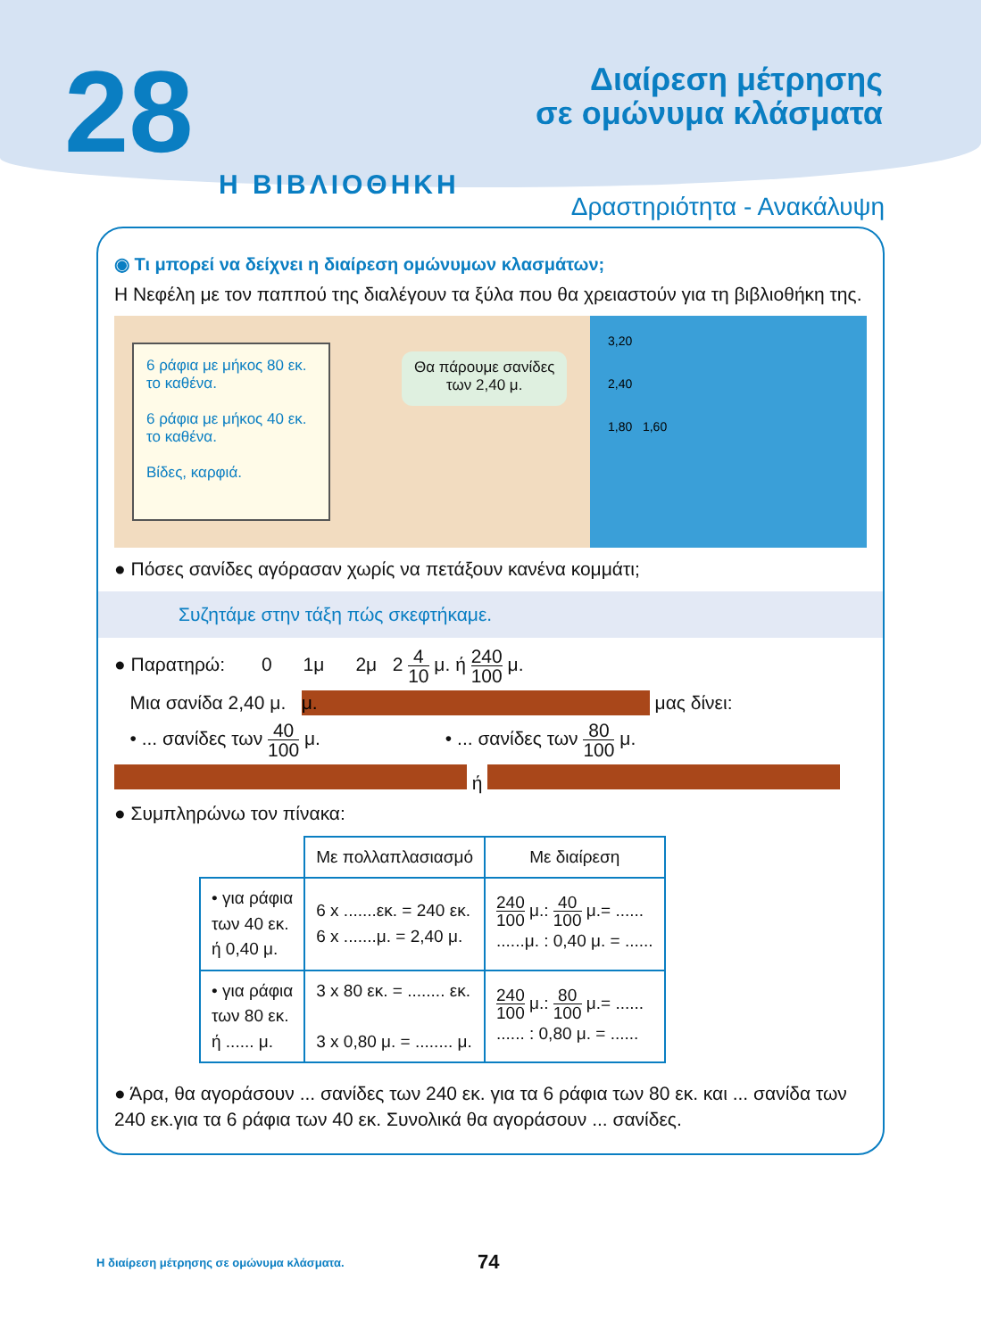28
Διαίρεση μέτρησης
σε ομώνυμα κλάσματα
Η ΒΙΒΛΙΟΘΗΚΗ
Δραστηριότητα - Ανακάλυψη
◉ Τι μπορεί να δείχνει η διαίρεση ομώνυμων κλασμάτων;
Η Νεφέλη με τον παππού της διαλέγουν τα ξύλα που θα χρειαστούν για τη βιβλιοθήκη της.
6 ράφια με μήκος 80 εκ. το καθένα.
6 ράφια με μήκος 40 εκ. το καθένα.
Βίδες, καρφιά.
Θα πάρουμε σανίδες
των 2,40 μ.
3,20
2,40
1,80 1,60
● Πόσες σανίδες αγόρασαν χωρίς να πετάξουν κανένα κομμάτι;
Συζητάμε στην τάξη πώς σκεφτήκαμε.
● Παρατηρώ: 0 1μ 2μ 2 4 10 μ. ή 240 100 μ.
Μια σανίδα 2,40 μ. μ. μας δίνει:
• ... σανίδες των 40 100 μ. • ... σανίδες των 80 100 μ.
ή
● Συμπληρώνω τον πίνακα:
| | Με πολλαπλασιασμό | Με διαίρεση |
| --- | --- | --- |
| • για ράφια των 40 εκ. ή 0,40 μ. | 6 x .......εκ. = 240 εκ. 6 x .......μ. = 2,40 μ. | 240 100 μ.: 40 100 μ.= ...... ......μ. : 0,40 μ. = ...... |
| • για ράφια των 80 εκ. ή ...... μ. | 3 x 80 εκ. = ........ εκ. 3 x 0,80 μ. = ........ μ. | 240 100 μ.: 80 100 μ.= ...... ...... : 0,80 μ. = ...... |
● Άρα, θα αγοράσουν ... σανίδες των 240 εκ. για τα 6 ράφια των 80 εκ. και ... σανίδα των 240 εκ.για τα 6 ράφια των 40 εκ. Συνολικά θα αγοράσουν ... σανίδες.
Η διαίρεση μέτρησης σε ομώνυμα κλάσματα. 74